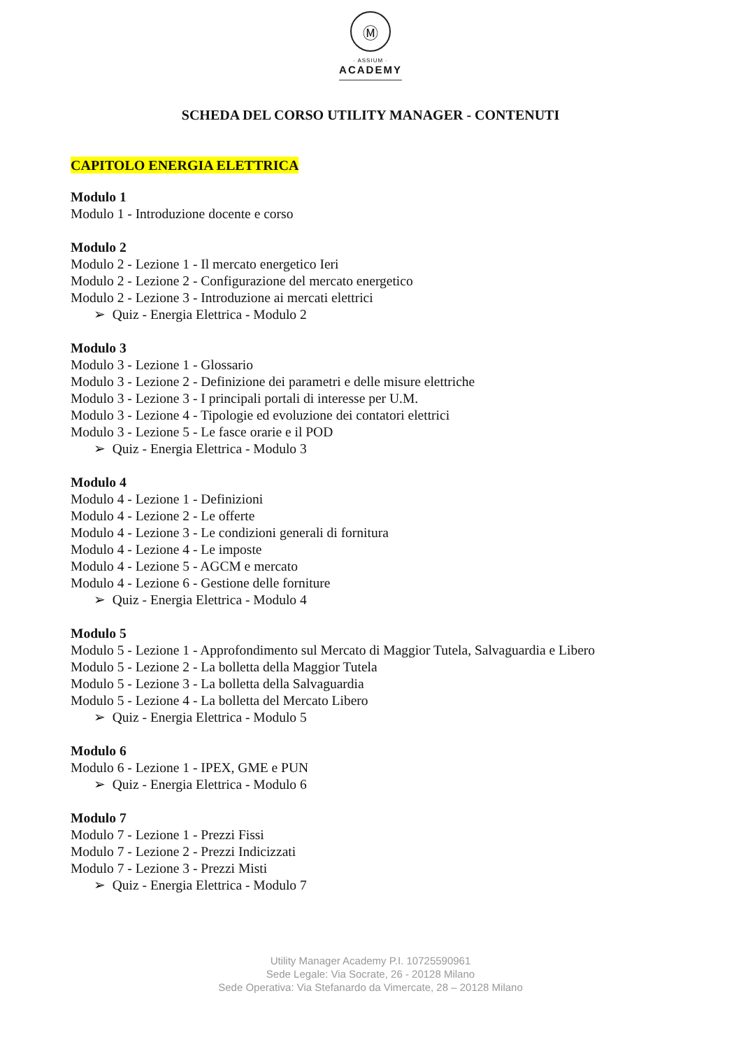Ⓜ
· ASSIUM ·
ACADEMY
SCHEDA DEL CORSO UTILITY MANAGER - CONTENUTI
CAPITOLO ENERGIA ELETTRICA
Modulo 1
Modulo 1 - Introduzione docente e corso
Modulo 2
Modulo 2 - Lezione 1 - Il mercato energetico Ieri
Modulo 2 - Lezione 2 - Configurazione del mercato energetico
Modulo 2 - Lezione 3 - Introduzione ai mercati elettrici
➢ Quiz - Energia Elettrica - Modulo 2
Modulo 3
Modulo 3 - Lezione 1 - Glossario
Modulo 3 - Lezione 2 - Definizione dei parametri e delle misure elettriche
Modulo 3 - Lezione 3 - I principali portali di interesse per U.M.
Modulo 3 - Lezione 4 - Tipologie ed evoluzione dei contatori elettrici
Modulo 3 - Lezione 5 - Le fasce orarie e il POD
➢ Quiz - Energia Elettrica - Modulo 3
Modulo 4
Modulo 4 - Lezione 1 - Definizioni
Modulo 4 - Lezione 2 - Le offerte
Modulo 4 - Lezione 3 - Le condizioni generali di fornitura
Modulo 4 - Lezione 4 - Le imposte
Modulo 4 - Lezione 5 - AGCM e mercato
Modulo 4 - Lezione 6 - Gestione delle forniture
➢ Quiz - Energia Elettrica - Modulo 4
Modulo 5
Modulo 5 - Lezione 1 - Approfondimento sul Mercato di Maggior Tutela, Salvaguardia e Libero
Modulo 5 - Lezione 2 - La bolletta della Maggior Tutela
Modulo 5 - Lezione 3 - La bolletta della Salvaguardia
Modulo 5 - Lezione 4 - La bolletta del Mercato Libero
➢ Quiz - Energia Elettrica - Modulo 5
Modulo 6
Modulo 6 - Lezione 1 - IPEX, GME e PUN
➢ Quiz - Energia Elettrica - Modulo 6
Modulo 7
Modulo 7 - Lezione 1 - Prezzi Fissi
Modulo 7 - Lezione 2 - Prezzi Indicizzati
Modulo 7 - Lezione 3 - Prezzi Misti
➢ Quiz - Energia Elettrica - Modulo 7
Utility Manager Academy P.I. 10725590961
Sede Legale: Via Socrate, 26 - 20128 Milano
Sede Operativa: Via Stefanardo da Vimercate, 28 – 20128 Milano